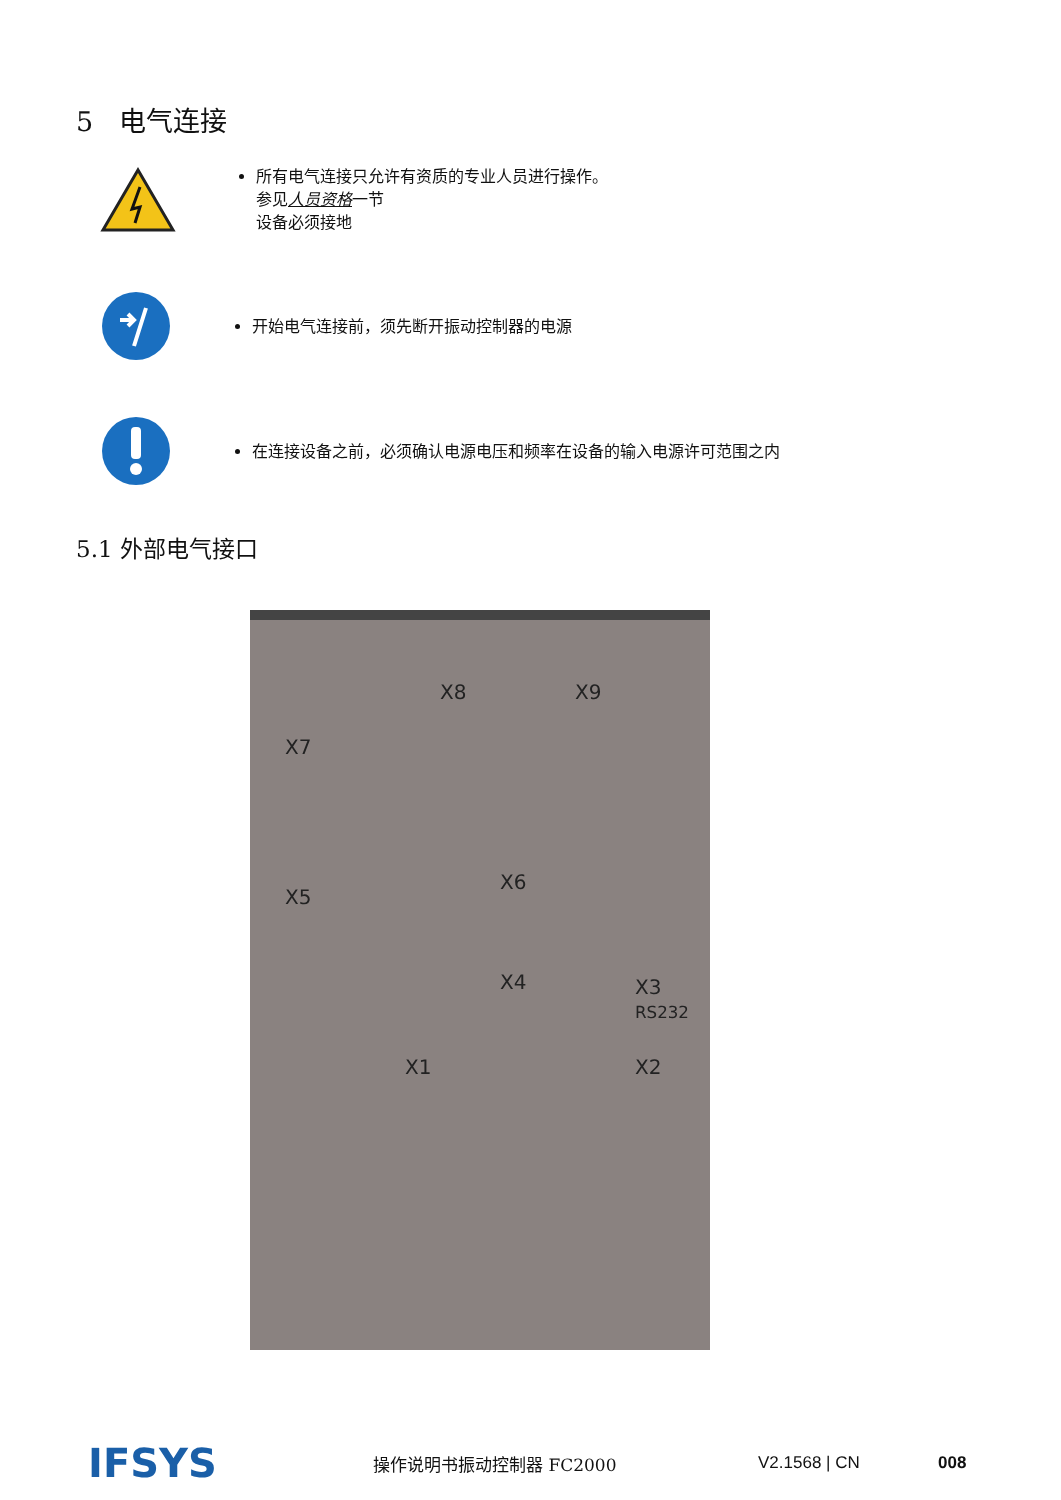5 电气连接
所有电气连接只允许有资质的专业人员进行操作。
参见人员资格一节
设备必须接地
开始电气连接前，须先断开振动控制器的电源
在连接设备之前，必须确认电源电压和频率在设备的输入电源许可范围之内
5.1 外部电气接口
X8 X9
X7
X6
X5
X4 X3
RS232
X1 X2
IFSYS 操作说明书振动控制器 FC2000 V2.1568 | CN 008